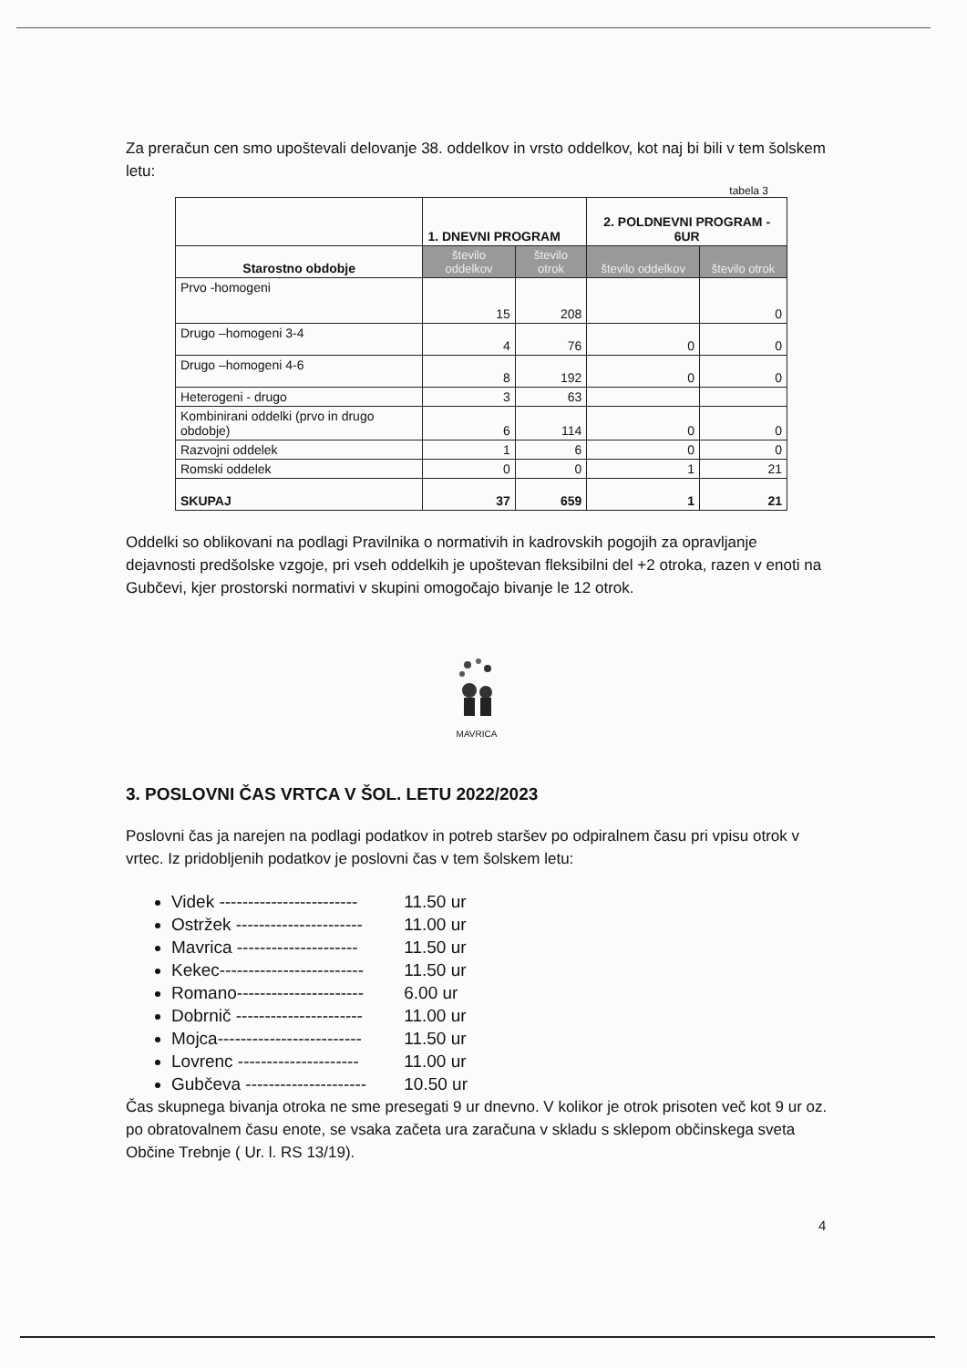Za preračun cen smo upoštevali delovanje 38. oddelkov in vrsto oddelkov, kot naj bi bili v tem šolskem letu:
tabela 3
| | 1. DNEVNI PROGRAM | | 2. POLDNEVNI PROGRAM - 6UR | |
| --- | --- | --- | --- | --- |
| Starostno obdobje | število oddelkov | število otrok | število oddelkov | število otrok |
| Prvo -homogeni | 15 | 208 | | 0 |
| Drugo –homogeni 3-4 | 4 | 76 | 0 | 0 |
| Drugo –homogeni 4-6 | 8 | 192 | 0 | 0 |
| Heterogeni - drugo | 3 | 63 | | |
| Kombinirani oddelki (prvo in drugo obdobje) | 6 | 114 | 0 | 0 |
| Razvojni oddelek | 1 | 6 | 0 | 0 |
| Romski oddelek | 0 | 0 | 1 | 21 |
| SKUPAJ | 37 | 659 | 1 | 21 |
Oddelki so oblikovani na podlagi Pravilnika o normativih in kadrovskih pogojih za opravljanje dejavnosti predšolske vzgoje, pri vseh oddelkih je upoštevan fleksibilni del +2 otroka, razen v enoti na Gubčevi, kjer prostorski normativi v skupini omogočajo bivanje le 12 otrok.
MAVRICA
3. POSLOVNI ČAS VRTCA V ŠOL. LETU 2022/2023
Poslovni čas ja narejen na podlagi podatkov in potreb staršev po odpiralnem času pri vpisu otrok v vrtec. Iz pridobljenih podatkov je poslovni čas v tem šolskem letu:
Videk ------------------------ 11.50 ur
Ostržek ---------------------- 11.00 ur
Mavrica --------------------- 11.50 ur
Kekec------------------------- 11.50 ur
Romano---------------------- 6.00 ur
Dobrnič ---------------------- 11.00 ur
Mojca------------------------- 11.50 ur
Lovrenc --------------------- 11.00 ur
Gubčeva --------------------- 10.50 ur
Čas skupnega bivanja otroka ne sme presegati 9 ur dnevno. V kolikor je otrok prisoten več kot 9 ur oz. po obratovalnem času enote, se vsaka začeta ura zaračuna v skladu s sklepom občinskega sveta Občine Trebnje ( Ur. l. RS 13/19).
4